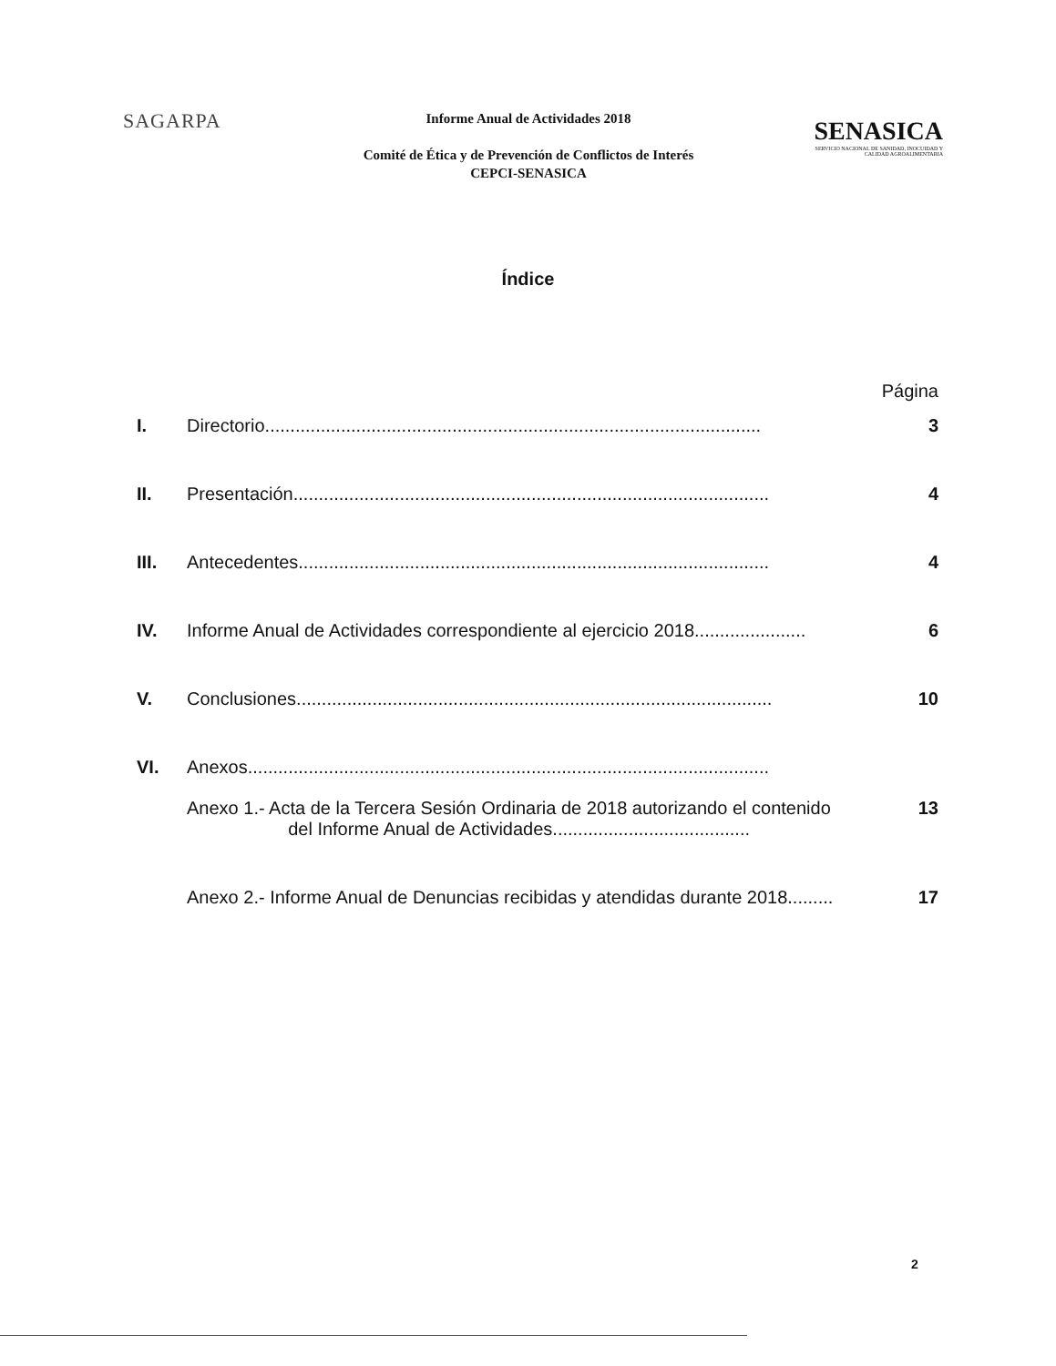SAGARPA
Informe Anual de Actividades 2018
Comité de Ética y de Prevención de Conflictos de Interés
CEPCI-SENASICA
SENASICA
SERVICIO NACIONAL DE SANIDAD, INOCUIDAD Y CALIDAD AGROALIMENTARIA
Índice
Página
I. Directorio.................................................................................................. 3
II. Presentación.............................................................................................. 4
III. Antecedentes............................................................................................. 4
IV. Informe Anual de Actividades correspondiente al ejercicio 2018...................... 6
V. Conclusiones.............................................................................................. 10
VI. Anexos.......................................................................................................
Anexo 1.- Acta de la Tercera Sesión Ordinaria de 2018 autorizando el contenido
del Informe Anual de Actividades....................................... 13
Anexo 2.- Informe Anual de Denuncias recibidas y atendidas durante 2018......... 17
2